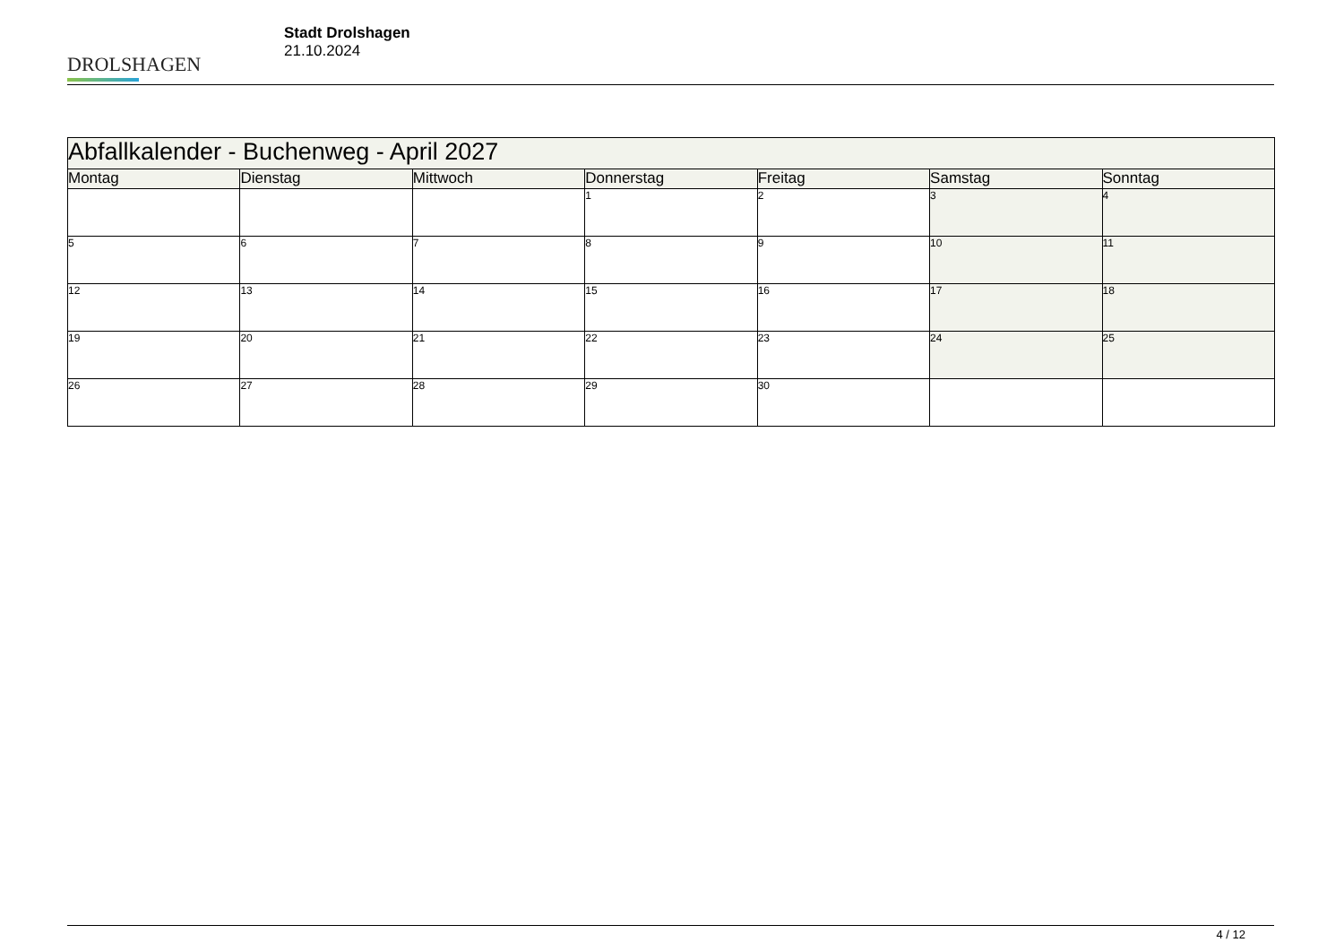DROLSHAGEN
Stadt Drolshagen
21.10.2024
| Abfallkalender - Buchenweg - April 2027 | | | | | | |
| Montag | Dienstag | Mittwoch | Donnerstag | Freitag | Samstag | Sonntag |
| | | | 1 | 2 | 3 | 4 |
| 5 | 6 | 7 | 8 | 9 | 10 | 11 |
| 12 | 13 | 14 | 15 | 16 | 17 | 18 |
| 19 | 20 | 21 | 22 | 23 | 24 | 25 |
| 26 | 27 | 28 | 29 | 30 | | |
4 / 12